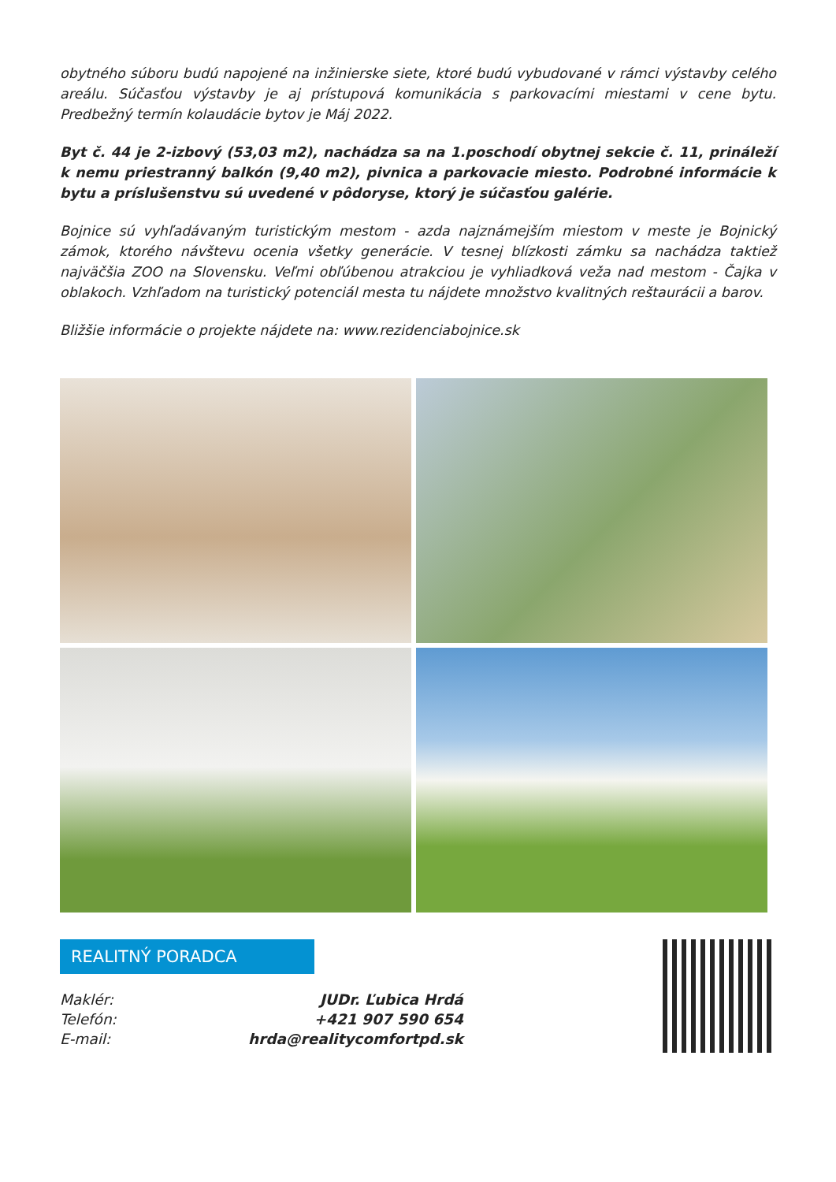obytného súboru budú napojené na inžinierske siete, ktoré budú vybudované v rámci výstavby celého areálu. Súčasťou výstavby je aj prístupová komunikácia s parkovacími miestami v cene bytu. Predbežný termín kolaudácie bytov je Máj 2022.
Byt č. 44 je 2-izbový (53,03 m2), nachádza sa na 1.poschodí obytnej sekcie č. 11, prináleží k nemu priestranný balkón (9,40 m2), pivnica a parkovacie miesto. Podrobné informácie k bytu a príslušenstvu sú uvedené v pôdoryse, ktorý je súčasťou galérie.
Bojnice sú vyhľadávaným turistickým mestom - azda najznámejším miestom v meste je Bojnický zámok, ktorého návštevu ocenia všetky generácie. V tesnej blízkosti zámku sa nachádza taktiež najväčšia ZOO na Slovensku. Veľmi obľúbenou atrakciou je vyhliadková veža nad mestom - Čajka v oblakoch. Vzhľadom na turistický potenciál mesta tu nájdete množstvo kvalitných reštaurácii a barov.
Bližšie informácie o projekte nájdete na: www.rezidenciabojnice.sk
REALITNÝ PORADCA
| Maklér: | JUDr. Ľubica Hrdá |
| Telefón: | +421 907 590 654 |
| E-mail: | hrda@realitycomfortpd.sk |